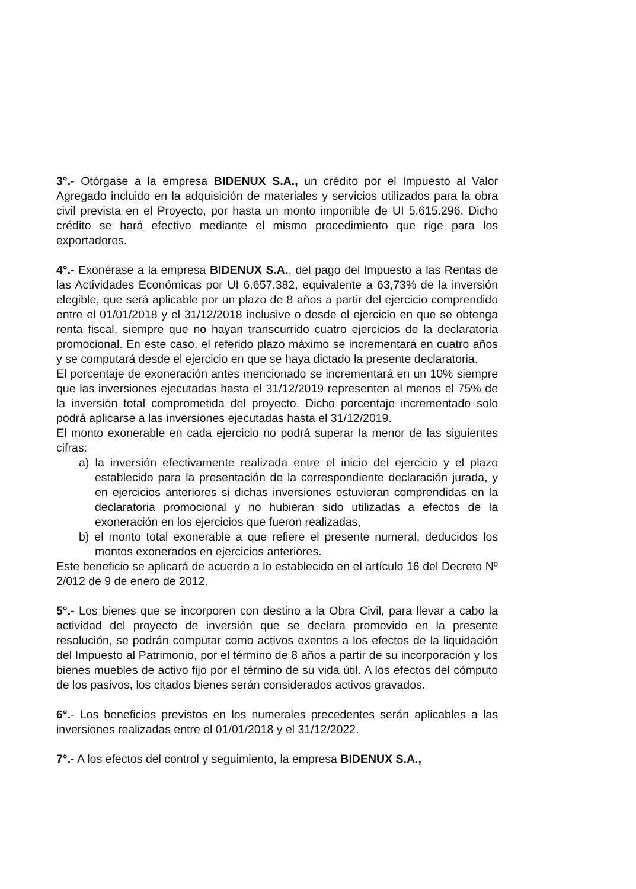3°.- Otórgase a la empresa BIDENUX S.A., un crédito por el Impuesto al Valor Agregado incluido en la adquisición de materiales y servicios utilizados para la obra civil prevista en el Proyecto, por hasta un monto imponible de UI 5.615.296. Dicho crédito se hará efectivo mediante el mismo procedimiento que rige para los exportadores.
4°.- Exonérase a la empresa BIDENUX S.A., del pago del Impuesto a las Rentas de las Actividades Económicas por UI 6.657.382, equivalente a 63,73% de la inversión elegible, que será aplicable por un plazo de 8 años a partir del ejercicio comprendido entre el 01/01/2018 y el 31/12/2018 inclusive o desde el ejercicio en que se obtenga renta fiscal, siempre que no hayan transcurrido cuatro ejercicios de la declaratoria promocional. En este caso, el referido plazo máximo se incrementará en cuatro años y se computará desde el ejercicio en que se haya dictado la presente declaratoria.
El porcentaje de exoneración antes mencionado se incrementará en un 10% siempre que las inversiones ejecutadas hasta el 31/12/2019 representen al menos el 75% de la inversión total comprometida del proyecto. Dicho porcentaje incrementado solo podrá aplicarse a las inversiones ejecutadas hasta el 31/12/2019.
El monto exonerable en cada ejercicio no podrá superar la menor de las siguientes cifras:
a) la inversión efectivamente realizada entre el inicio del ejercicio y el plazo establecido para la presentación de la correspondiente declaración jurada, y en ejercicios anteriores si dichas inversiones estuvieran comprendidas en la declaratoria promocional y no hubieran sido utilizadas a efectos de la exoneración en los ejercicios que fueron realizadas,
b) el monto total exonerable a que refiere el presente numeral, deducidos los montos exonerados en ejercicios anteriores.
Este beneficio se aplicará de acuerdo a lo establecido en el artículo 16 del Decreto Nº 2/012 de 9 de enero de 2012.
5°.- Los bienes que se incorporen con destino a la Obra Civil, para llevar a cabo la actividad del proyecto de inversión que se declara promovido en la presente resolución, se podrán computar como activos exentos a los efectos de la liquidación del Impuesto al Patrimonio, por el término de 8 años a partir de su incorporación y los bienes muebles de activo fijo por el término de su vida útil. A los efectos del cómputo de los pasivos, los citados bienes serán considerados activos gravados.
6°.- Los beneficios previstos en los numerales precedentes serán aplicables a las inversiones realizadas entre el 01/01/2018 y el 31/12/2022.
7°.- A los efectos del control y seguimiento, la empresa BIDENUX S.A.,